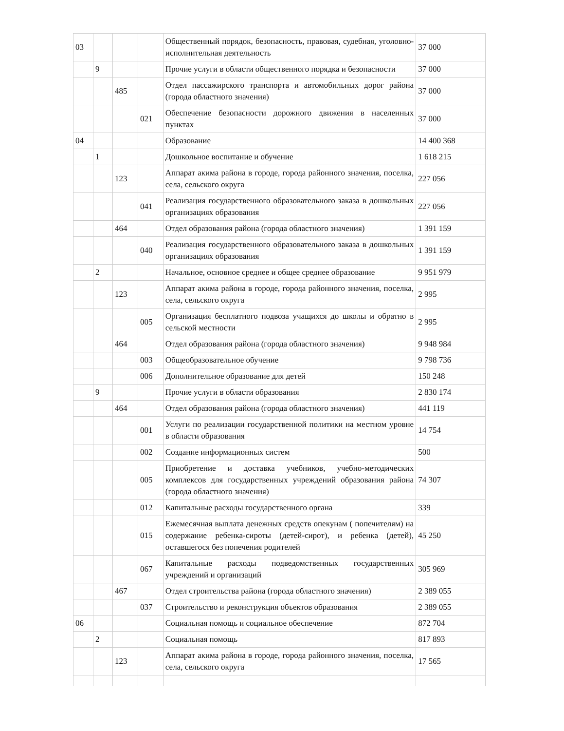| 03 | | | | Общественный порядок, безопасность, правовая, судебная, уголовно-исполнительная деятельность | 37 000 |
| | 9 | | | Прочие услуги в области общественного порядка и безопасности | 37 000 |
| | | 485 | | Отдел пассажирского транспорта и автомобильных дорог района (города областного значения) | 37 000 |
| | | | 021 | Обеспечение безопасности дорожного движения в населенных пунктах | 37 000 |
| 04 | | | | Образование | 14 400 368 |
| | 1 | | | Дошкольное воспитание и обучение | 1 618 215 |
| | | 123 | | Аппарат акима района в городе, города районного значения, поселка, села, сельского округа | 227 056 |
| | | | 041 | Реализация государственного образовательного заказа в дошкольных организациях образования | 227 056 |
| | | 464 | | Отдел образования района (города областного значения) | 1 391 159 |
| | | | 040 | Реализация государственного образовательного заказа в дошкольных организациях образования | 1 391 159 |
| | 2 | | | Начальное, основное среднее и общее среднее образование | 9 951 979 |
| | | 123 | | Аппарат акима района в городе, города районного значения, поселка, села, сельского округа | 2 995 |
| | | | 005 | Организация бесплатного подвоза учащихся до школы и обратно в сельской местности | 2 995 |
| | | 464 | | Отдел образования района (города областного значения) | 9 948 984 |
| | | | 003 | Общеобразовательное обучение | 9 798 736 |
| | | | 006 | Дополнительное образование для детей | 150 248 |
| | 9 | | | Прочие услуги в области образования | 2 830 174 |
| | | 464 | | Отдел образования района (города областного значения) | 441 119 |
| | | | 001 | Услуги по реализации государственной политики на местном уровне в области образования | 14 754 |
| | | | 002 | Создание информационных систем | 500 |
| | | | 005 | Приобретение и доставка учебников, учебно-методических комплексов для государственных учреждений образования района (города областного значения) | 74 307 |
| | | | 012 | Капитальные расходы государственного органа | 339 |
| | | | 015 | Ежемесячная выплата денежных средств опекунам ( попечителям) на содержание ребенка-сироты (детей-сирот), и ребенка (детей), оставшегося без попечения родителей | 45 250 |
| | | | 067 | Капитальные расходы подведомственных государственных учреждений и организаций | 305 969 |
| | | 467 | | Отдел строительства района (города областного значения) | 2 389 055 |
| | | | 037 | Строительство и реконструкция объектов образования | 2 389 055 |
| 06 | | | | Социальная помощь и социальное обеспечение | 872 704 |
| | 2 | | | Социальная помощь | 817 893 |
| | | 123 | | Аппарат акима района в городе, города районного значения, поселка, села, сельского округа | 17 565 |